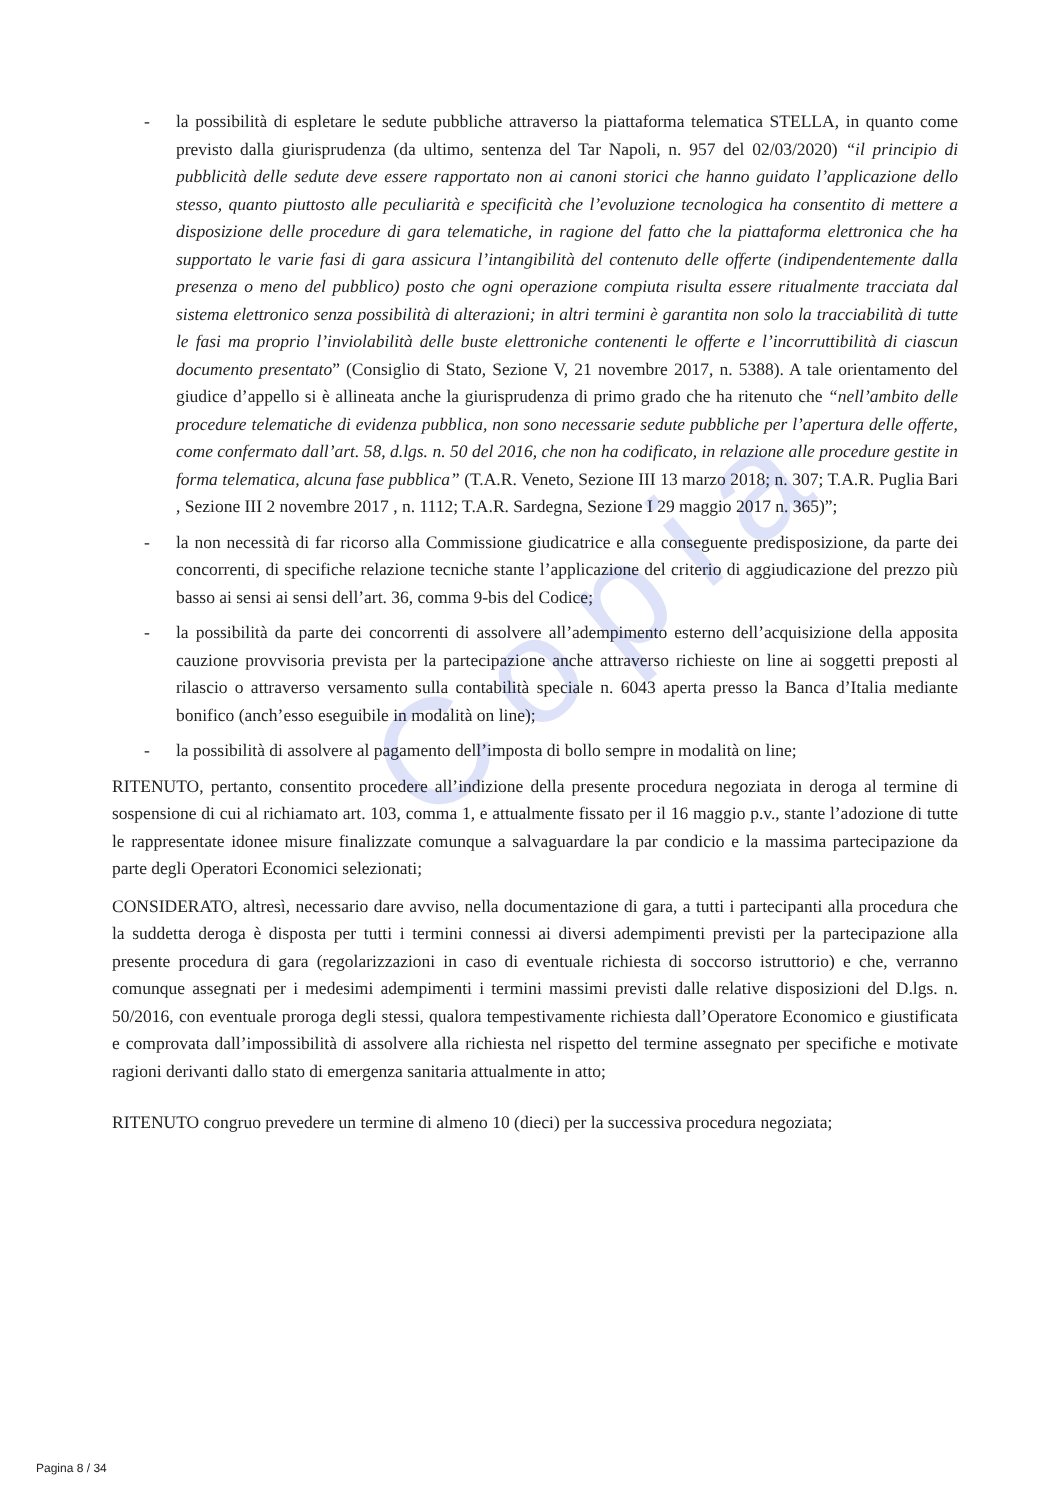Copia
- la possibilità di espletare le sedute pubbliche attraverso la piattaforma telematica STELLA, in quanto come previsto dalla giurisprudenza (da ultimo, sentenza del Tar Napoli, n. 957 del 02/03/2020) “il principio di pubblicità delle sedute deve essere rapportato non ai canoni storici che hanno guidato l’applicazione dello stesso, quanto piuttosto alle peculiarità e specificità che l’evoluzione tecnologica ha consentito di mettere a disposizione delle procedure di gara telematiche, in ragione del fatto che la piattaforma elettronica che ha supportato le varie fasi di gara assicura l’intangibilità del contenuto delle offerte (indipendentemente dalla presenza o meno del pubblico) posto che ogni operazione compiuta risulta essere ritualmente tracciata dal sistema elettronico senza possibilità di alterazioni; in altri termini è garantita non solo la tracciabilità di tutte le fasi ma proprio l’inviolabilità delle buste elettroniche contenenti le offerte e l’incorruttibilità di ciascun documento presentato” (Consiglio di Stato, Sezione V, 21 novembre 2017, n. 5388). A tale orientamento del giudice d’appello si è allineata anche la giurisprudenza di primo grado che ha ritenuto che “nell’ambito delle procedure telematiche di evidenza pubblica, non sono necessarie sedute pubbliche per l’apertura delle offerte, come confermato dall’art. 58, d.lgs. n. 50 del 2016, che non ha codificato, in relazione alle procedure gestite in forma telematica, alcuna fase pubblica” (T.A.R. Veneto, Sezione III 13 marzo 2018; n. 307; T.A.R. Puglia Bari , Sezione III 2 novembre 2017 , n. 1112; T.A.R. Sardegna, Sezione I 29 maggio 2017 n. 365)”;
- la non necessità di far ricorso alla Commissione giudicatrice e alla conseguente predisposizione, da parte dei concorrenti, di specifiche relazione tecniche stante l’applicazione del criterio di aggiudicazione del prezzo più basso ai sensi ai sensi dell’art. 36, comma 9-bis del Codice;
- la possibilità da parte dei concorrenti di assolvere all’adempimento esterno dell’acquisizione della apposita cauzione provvisoria prevista per la partecipazione anche attraverso richieste on line ai soggetti preposti al rilascio o attraverso versamento sulla contabilità speciale n. 6043 aperta presso la Banca d’Italia mediante bonifico (anch’esso eseguibile in modalità on line);
- la possibilità di assolvere al pagamento dell’imposta di bollo sempre in modalità on line;
RITENUTO, pertanto, consentito procedere all’indizione della presente procedura negoziata in deroga al termine di sospensione di cui al richiamato art. 103, comma 1, e attualmente fissato per il 16 maggio p.v., stante l’adozione di tutte le rappresentate idonee misure finalizzate comunque a salvaguardare la par condicio e la massima partecipazione da parte degli Operatori Economici selezionati;
CONSIDERATO, altresì, necessario dare avviso, nella documentazione di gara, a tutti i partecipanti alla procedura che la suddetta deroga è disposta per tutti i termini connessi ai diversi adempimenti previsti per la partecipazione alla presente procedura di gara (regolarizzazioni in caso di eventuale richiesta di soccorso istruttorio) e che, verranno comunque assegnati per i medesimi adempimenti i termini massimi previsti dalle relative disposizioni del D.lgs. n. 50/2016, con eventuale proroga degli stessi, qualora tempestivamente richiesta dall’Operatore Economico e giustificata e comprovata dall’impossibilità di assolvere alla richiesta nel rispetto del termine assegnato per specifiche e motivate ragioni derivanti dallo stato di emergenza sanitaria attualmente in atto;
RITENUTO congruo prevedere un termine di almeno 10 (dieci) per la successiva procedura negoziata;
Pagina 8 / 34